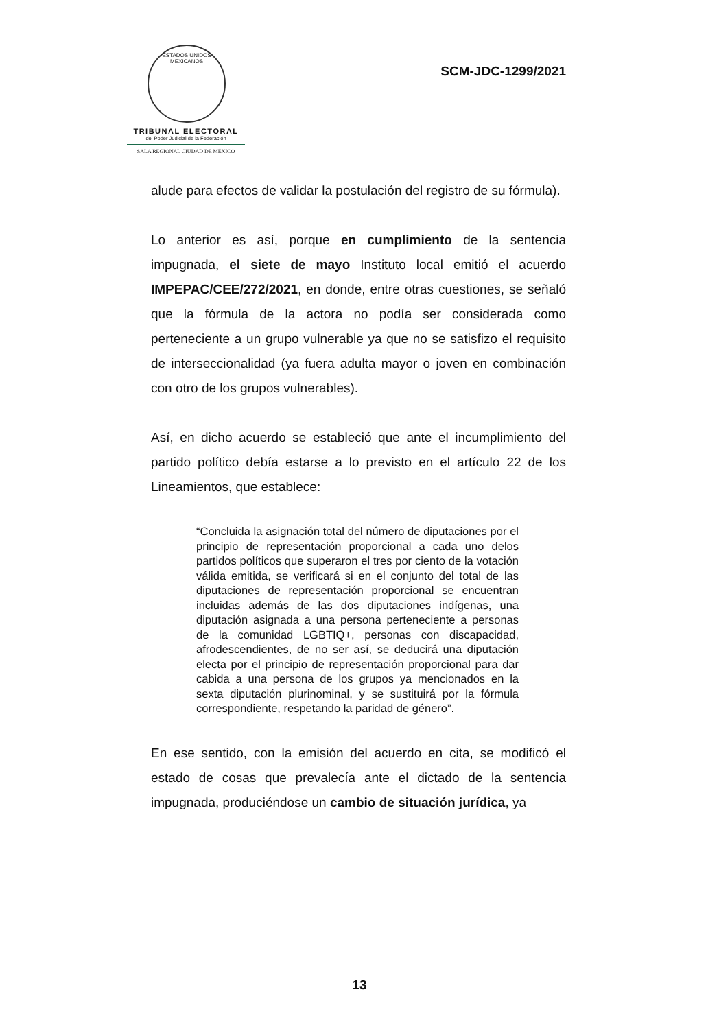ESTADOS UNIDOS MEXICANOS
TRIBUNAL ELECTORAL
del Poder Judicial de la Federación
SALA REGIONAL CIUDAD DE MÉXICO
SCM-JDC-1299/2021
alude para efectos de validar la postulación del registro de su fórmula).
Lo anterior es así, porque en cumplimiento de la sentencia impugnada, el siete de mayo Instituto local emitió el acuerdo IMPEPAC/CEE/272/2021, en donde, entre otras cuestiones, se señaló que la fórmula de la actora no podía ser considerada como perteneciente a un grupo vulnerable ya que no se satisfizo el requisito de interseccionalidad (ya fuera adulta mayor o joven en combinación con otro de los grupos vulnerables).
Así, en dicho acuerdo se estableció que ante el incumplimiento del partido político debía estarse a lo previsto en el artículo 22 de los Lineamientos, que establece:
“Concluida la asignación total del número de diputaciones por el principio de representación proporcional a cada uno delos partidos políticos que superaron el tres por ciento de la votación válida emitida, se verificará si en el conjunto del total de las diputaciones de representación proporcional se encuentran incluidas además de las dos diputaciones indígenas, una diputación asignada a una persona perteneciente a personas de la comunidad LGBTIQ+, personas con discapacidad, afrodescendientes, de no ser así, se deducirá una diputación electa por el principio de representación proporcional para dar cabida a una persona de los grupos ya mencionados en la sexta diputación plurinominal, y se sustituirá por la fórmula correspondiente, respetando la paridad de género”.
En ese sentido, con la emisión del acuerdo en cita, se modificó el estado de cosas que prevalecía ante el dictado de la sentencia impugnada, produciéndose un cambio de situación jurídica, ya
13